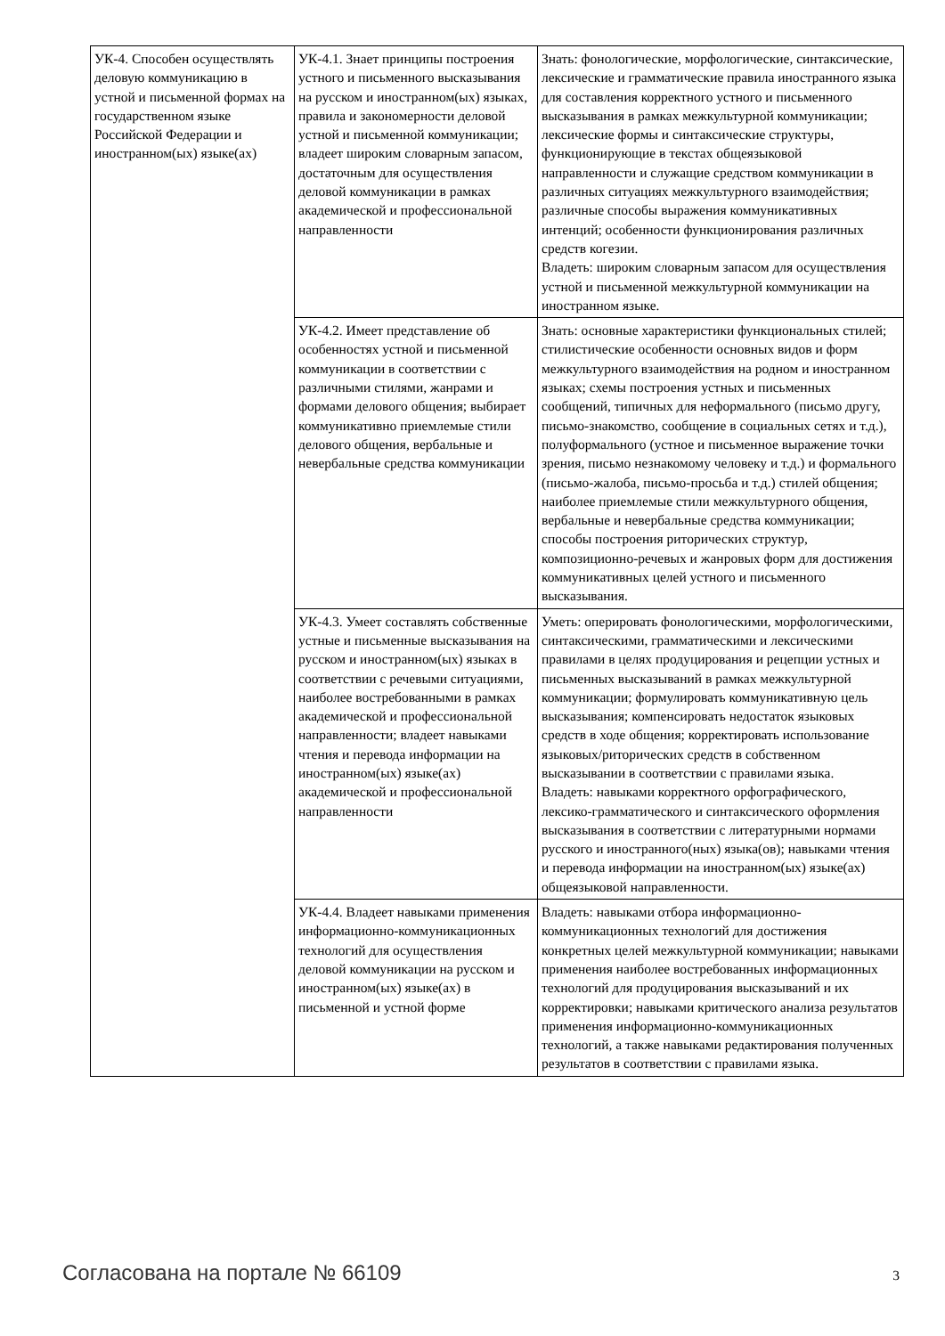| УК-4. Способен осуществлять деловую коммуникацию в устной и письменной формах на государственном языке Российской Федерации и иностранном(ых) языке(ах) | УК-4.1. Знает принципы построения устного и письменного высказывания на русском и иностранном(ых) языках, правила и закономерности деловой устной и письменной коммуникации; владеет широким словарным запасом, достаточным для осуществления деловой коммуникации в рамках академической и профессиональной направленности | Знать: фонологические, морфологические, синтаксические, лексические и грамматические правила иностранного языка для составления корректного устного и письменного высказывания в рамках межкультурной коммуникации; лексические формы и синтаксические структуры, функционирующие в текстах общеязыковой направленности и служащие средством коммуникации в различных ситуациях межкультурного взаимодействия; различные способы выражения коммуникативных интенций; особенности функционирования различных средств когезии. Владеть: широким словарным запасом для осуществления устной и письменной межкультурной коммуникации на иностранном языке. |
| | УК-4.2. Имеет представление об особенностях устной и письменной коммуникации в соответствии с различными стилями, жанрами и формами делового общения; выбирает коммуникативно приемлемые стили делового общения, вербальные и невербальные средства коммуникации | Знать: основные характеристики функциональных стилей; стилистические особенности основных видов и форм межкультурного взаимодействия на родном и иностранном языках; схемы построения устных и письменных сообщений, типичных для неформального (письмо другу, письмо-знакомство, сообщение в социальных сетях и т.д.), полуформального (устное и письменное выражение точки зрения, письмо незнакомому человеку и т.д.) и формального (письмо-жалоба, письмо-просьба и т.д.) стилей общения; наиболее приемлемые стили межкультурного общения, вербальные и невербальные средства коммуникации; способы построения риторических структур, композиционно-речевых и жанровых форм для достижения коммуникативных целей устного и письменного высказывания. |
| | УК-4.3. Умеет составлять собственные устные и письменные высказывания на русском и иностранном(ых) языках в соответствии с речевыми ситуациями, наиболее востребованными в рамках академической и профессиональной направленности; владеет навыками чтения и перевода информации на иностранном(ых) языке(ах) академической и профессиональной направленности | Уметь: оперировать фонологическими, морфологическими, синтаксическими, грамматическими и лексическими правилами в целях продуцирования и рецепции устных и письменных высказываний в рамках межкультурной коммуникации; формулировать коммуникативную цель высказывания; компенсировать недостаток языковых средств в ходе общения; корректировать использование языковых/риторических средств в собственном высказывании в соответствии с правилами языка. Владеть: навыками корректного орфографического, лексико-грамматического и синтаксического оформления высказывания в соответствии с литературными нормами русского и иностранного(ных) языка(ов); навыками чтения и перевода информации на иностранном(ых) языке(ах) общеязыковой направленности. |
| | УК-4.4. Владеет навыками применения информационно-коммуникационных технологий для осуществления деловой коммуникации на русском и иностранном(ых) языке(ах) в письменной и устной форме | Владеть: навыками отбора информационно-коммуникационных технологий для достижения конкретных целей межкультурной коммуникации; навыками применения наиболее востребованных информационных технологий для продуцирования высказываний и их корректировки; навыками критического анализа результатов применения информационно-коммуникационных технологий, а также навыками редактирования полученных результатов в соответствии с правилами языка. |
Согласована на портале № 66109 3